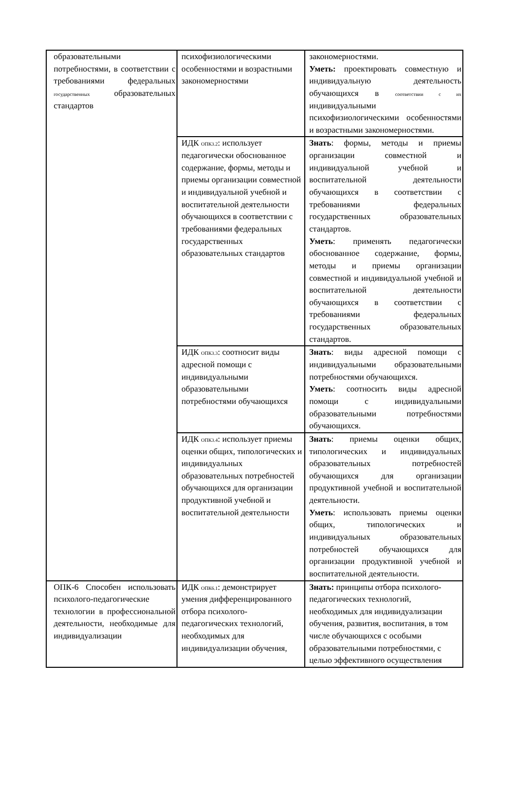| образовательными потребностями, в соответствии с требованиями федеральных государственных образовательных стандартов | психофизиологическими особенностями и возрастными закономерностями | закономерностями. Уметь: проектировать совместную и индивидуальную деятельность обучающихся в соответствии с их индивидуальными психофизиологическими особенностями и возрастными закономерностями. |
| | ИДК ОПК3.2 : использует педагогически обоснованное содержание, формы, методы и приемы организации совместной и индивидуальной учебной и воспитательной деятельности обучающихся в соответствии с требованиями федеральных государственных образовательных стандартов | Знать : формы, методы и приемы организации совместной и индивидуальной учебной и воспитательной деятельности обучающихся в соответствии с требованиями федеральных государственных образовательных стандартов. Уметь : применять педагогически обоснованное содержание, формы, методы и приемы организации совместной и индивидуальной учебной и воспитательной деятельности обучающихся в соответствии с требованиями федеральных государственных образовательных стандартов. |
| | ИДК ОПК3.3 : соотносит виды адресной помощи с индивидуальными образовательными потребностями обучающихся | Знать : виды адресной помощи с индивидуальными образовательными потребностями обучающихся. Уметь : соотносить виды адресной помощи с индивидуальными образовательными потребностями обучающихся. |
| | ИДК ОПК3.4 : использует приемы оценки общих, типологических и индивидуальных образовательных потребностей обучающихся для организации продуктивной учебной и воспитательной деятельности | Знать : приемы оценки общих, типологических и индивидуальных образовательных потребностей обучающихся для организации продуктивной учебной и воспитательной деятельности. Уметь : использовать приемы оценки общих, типологических и индивидуальных образовательных потребностей обучающихся для организации продуктивной учебной и воспитательной деятельности. |
| ОПК-6 Способен использовать психолого-педагогические технологии в профессиональной деятельности, необходимые для индивидуализации | ИДК ОПК6.1 : демонстрирует умения дифференцированного отбора психолого-педагогических технологий, необходимых для индивидуализации обучения, | Знать: принципы отбора психолого-педагогических технологий, необходимых для индивидуализации обучения, развития, воспитания, в том числе обучающихся с особыми образовательными потребностями, с целью эффективного осуществления |